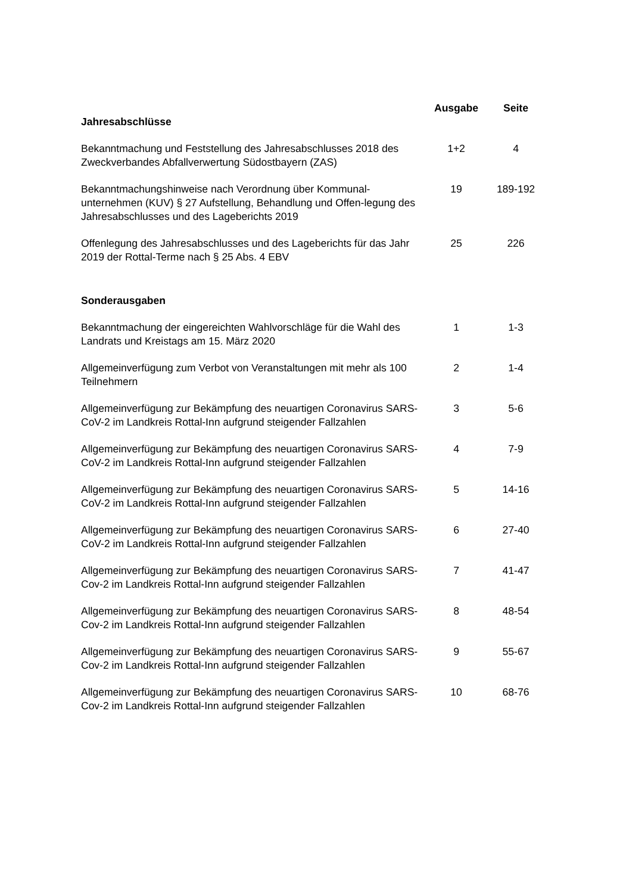| | Ausgabe | Seite |
| Jahresabschlüsse | | |
| Bekanntmachung und Feststellung des Jahresabschlusses 2018 des Zweckverbandes Abfallverwertung Südostbayern (ZAS) | 1+2 | 4 |
| Bekanntmachungshinweise nach Verordnung über Kommunal-unternehmen (KUV) § 27 Aufstellung, Behandlung und Offen-legung des Jahresabschlusses und des Lageberichts 2019 | 19 | 189-192 |
| Offenlegung des Jahresabschlusses und des Lageberichts für das Jahr 2019 der Rottal-Terme nach § 25 Abs. 4 EBV | 25 | 226 |
| Sonderausgaben | | |
| Bekanntmachung der eingereichten Wahlvorschläge für die Wahl des Landrats und Kreistags am 15. März 2020 | 1 | 1-3 |
| Allgemeinverfügung zum Verbot von Veranstaltungen mit mehr als 100 Teilnehmern | 2 | 1-4 |
| Allgemeinverfügung zur Bekämpfung des neuartigen Coronavirus SARS-CoV-2 im Landkreis Rottal-Inn aufgrund steigender Fallzahlen | 3 | 5-6 |
| Allgemeinverfügung zur Bekämpfung des neuartigen Coronavirus SARS-CoV-2 im Landkreis Rottal-Inn aufgrund steigender Fallzahlen | 4 | 7-9 |
| Allgemeinverfügung zur Bekämpfung des neuartigen Coronavirus SARS-CoV-2 im Landkreis Rottal-Inn aufgrund steigender Fallzahlen | 5 | 14-16 |
| Allgemeinverfügung zur Bekämpfung des neuartigen Coronavirus SARS-CoV-2 im Landkreis Rottal-Inn aufgrund steigender Fallzahlen | 6 | 27-40 |
| Allgemeinverfügung zur Bekämpfung des neuartigen Coronavirus SARS-Cov-2 im Landkreis Rottal-Inn aufgrund steigender Fallzahlen | 7 | 41-47 |
| Allgemeinverfügung zur Bekämpfung des neuartigen Coronavirus SARS-Cov-2 im Landkreis Rottal-Inn aufgrund steigender Fallzahlen | 8 | 48-54 |
| Allgemeinverfügung zur Bekämpfung des neuartigen Coronavirus SARS-Cov-2 im Landkreis Rottal-Inn aufgrund steigender Fallzahlen | 9 | 55-67 |
| Allgemeinverfügung zur Bekämpfung des neuartigen Coronavirus SARS-Cov-2 im Landkreis Rottal-Inn aufgrund steigender Fallzahlen | 10 | 68-76 |